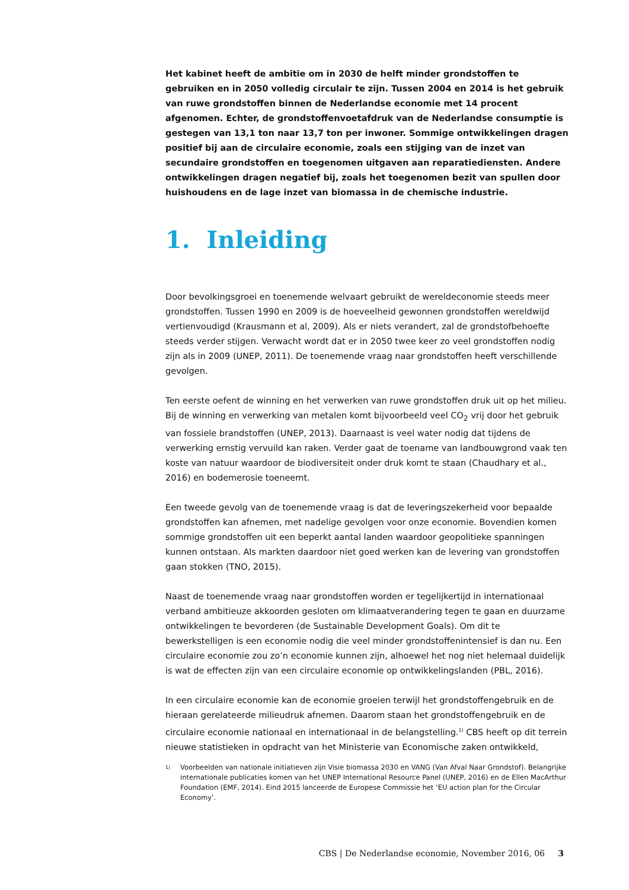Het kabinet heeft de ambitie om in 2030 de helft minder grondstoffen te gebruiken en in 2050 volledig circulair te zijn. Tussen 2004 en 2014 is het gebruik van ruwe grondstoffen binnen de Nederlandse economie met 14 procent afgenomen. Echter, de grondstoffenvoetafdruk van de Nederlandse consumptie is gestegen van 13,1 ton naar 13,7 ton per inwoner. Sommige ontwikkelingen dragen positief bij aan de circulaire economie, zoals een stijging van de inzet van secundaire grondstoffen en toegenomen uitgaven aan reparatiediensten. Andere ontwikkelingen dragen negatief bij, zoals het toegenomen bezit van spullen door huishoudens en de lage inzet van biomassa in de chemische industrie.
1. Inleiding
Door bevolkingsgroei en toenemende welvaart gebruikt de wereldeconomie steeds meer grondstoffen. Tussen 1990 en 2009 is de hoeveelheid gewonnen grondstoffen wereldwijd vertienvoudigd (Krausmann et al, 2009). Als er niets verandert, zal de grondstofbehoefte steeds verder stijgen. Verwacht wordt dat er in 2050 twee keer zo veel grondstoffen nodig zijn als in 2009 (UNEP, 2011). De toenemende vraag naar grondstoffen heeft verschillende gevolgen.
Ten eerste oefent de winning en het verwerken van ruwe grondstoffen druk uit op het milieu. Bij de winning en verwerking van metalen komt bijvoorbeeld veel CO<sub>2</sub> vrij door het gebruik van fossiele brandstoffen (UNEP, 2013). Daarnaast is veel water nodig dat tijdens de verwerking ernstig vervuild kan raken. Verder gaat de toename van landbouwgrond vaak ten koste van natuur waardoor de biodiversiteit onder druk komt te staan (Chaudhary et al., 2016) en bodemerosie toeneemt.
Een tweede gevolg van de toenemende vraag is dat de leveringszekerheid voor bepaalde grondstoffen kan afnemen, met nadelige gevolgen voor onze economie. Bovendien komen sommige grondstoffen uit een beperkt aantal landen waardoor geopolitieke spanningen kunnen ontstaan. Als markten daardoor niet goed werken kan de levering van grondstoffen gaan stokken (TNO, 2015).
Naast de toenemende vraag naar grondstoffen worden er tegelijkertijd in internationaal verband ambitieuze akkoorden gesloten om klimaatverandering tegen te gaan en duurzame ontwikkelingen te bevorderen (de Sustainable Development Goals). Om dit te bewerkstelligen is een economie nodig die veel minder grondstoffenintensief is dan nu. Een circulaire economie zou zo’n economie kunnen zijn, alhoewel het nog niet helemaal duidelijk is wat de effecten zijn van een circulaire economie op ontwikkelingslanden (PBL, 2016).
In een circulaire economie kan de economie groeien terwijl het grondstoffengebruik en de hieraan gerelateerde milieudruk afnemen. Daarom staan het grondstoffengebruik en de circulaire economie nationaal en internationaal in de belangstelling.<sup>1)</sup> CBS heeft op dit terrein nieuwe statistieken in opdracht van het Ministerie van Economische zaken ontwikkeld,
<sup>1)</sup> Voorbeelden van nationale initiatieven zijn Visie biomassa 2030 en VANG (Van Afval Naar Grondstof). Belangrijke internationale publicaties komen van het UNEP International Resource Panel (UNEP, 2016) en de Ellen MacArthur Foundation (EMF, 2014). Eind 2015 lanceerde de Europese Commissie het ‘EU action plan for the Circular Economy’.
CBS | De Nederlandse economie, November 2016, 06 3